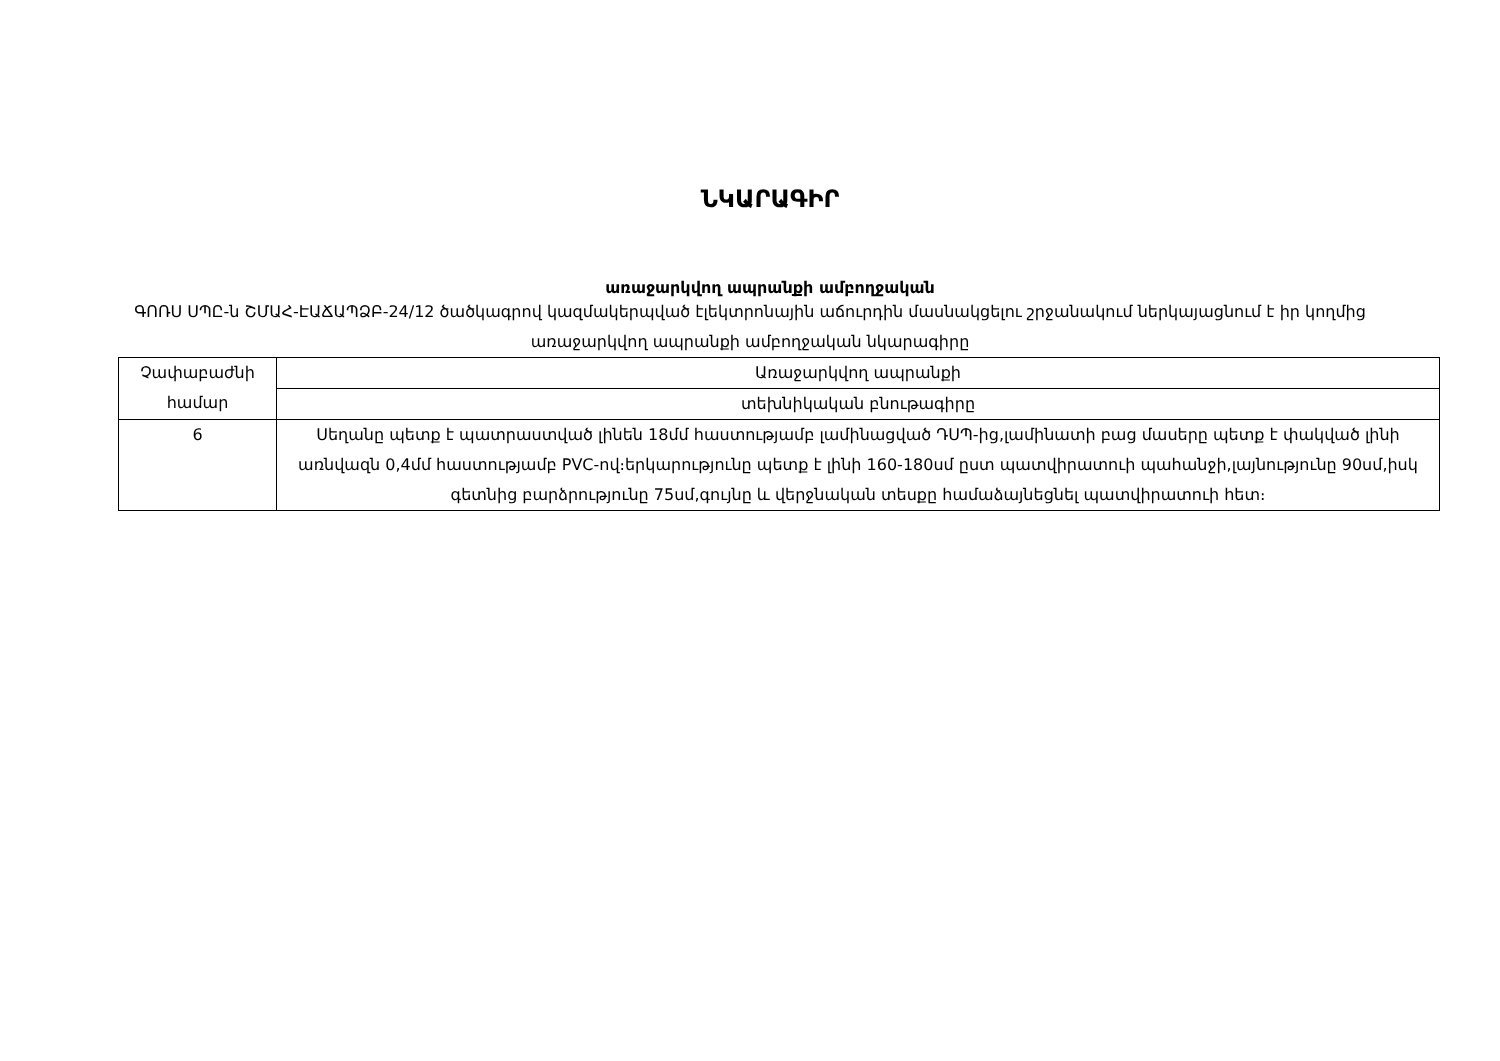ՆԿԱՐԱԳԻՐ
առաջարկվող ապրանքի ամբողջական
ԳՈՌՍ ՍՊԸ-ն ՇՄԱՀ-ԷԱՃԱՊՁԲ-24/12 ծածկագրով կազմակերպված էլեկտրոնային աճուրդին մասնակցելու շրջանակում ներկայացնում է իր կողմից առաջարկվող ապրանքի ամբողջական նկարագիրը
| Չափաբաժնի համար | Առաջարկվող ապրանքի |
| | տեխնիկական բնութագիրը |
| 6 | Սեղանը պետք է պատրաստված լինեն 18մմ հաստությամբ լամինացված ԴՍՊ-ից,լամինատի բաց մասերը պետք է փակված լինի առնվազն 0,4մմ հաստությամբ PVC-ով։երկարությունը պետք է լինի 160-180սմ ըստ պատվիրատուի պահանջի,լայնությունը 90սմ,իսկ գետնից բարձրությունը 75սմ,գույնը և վերջնական տեսքը համաձայնեցնել պատվիրատուի հետ։ |